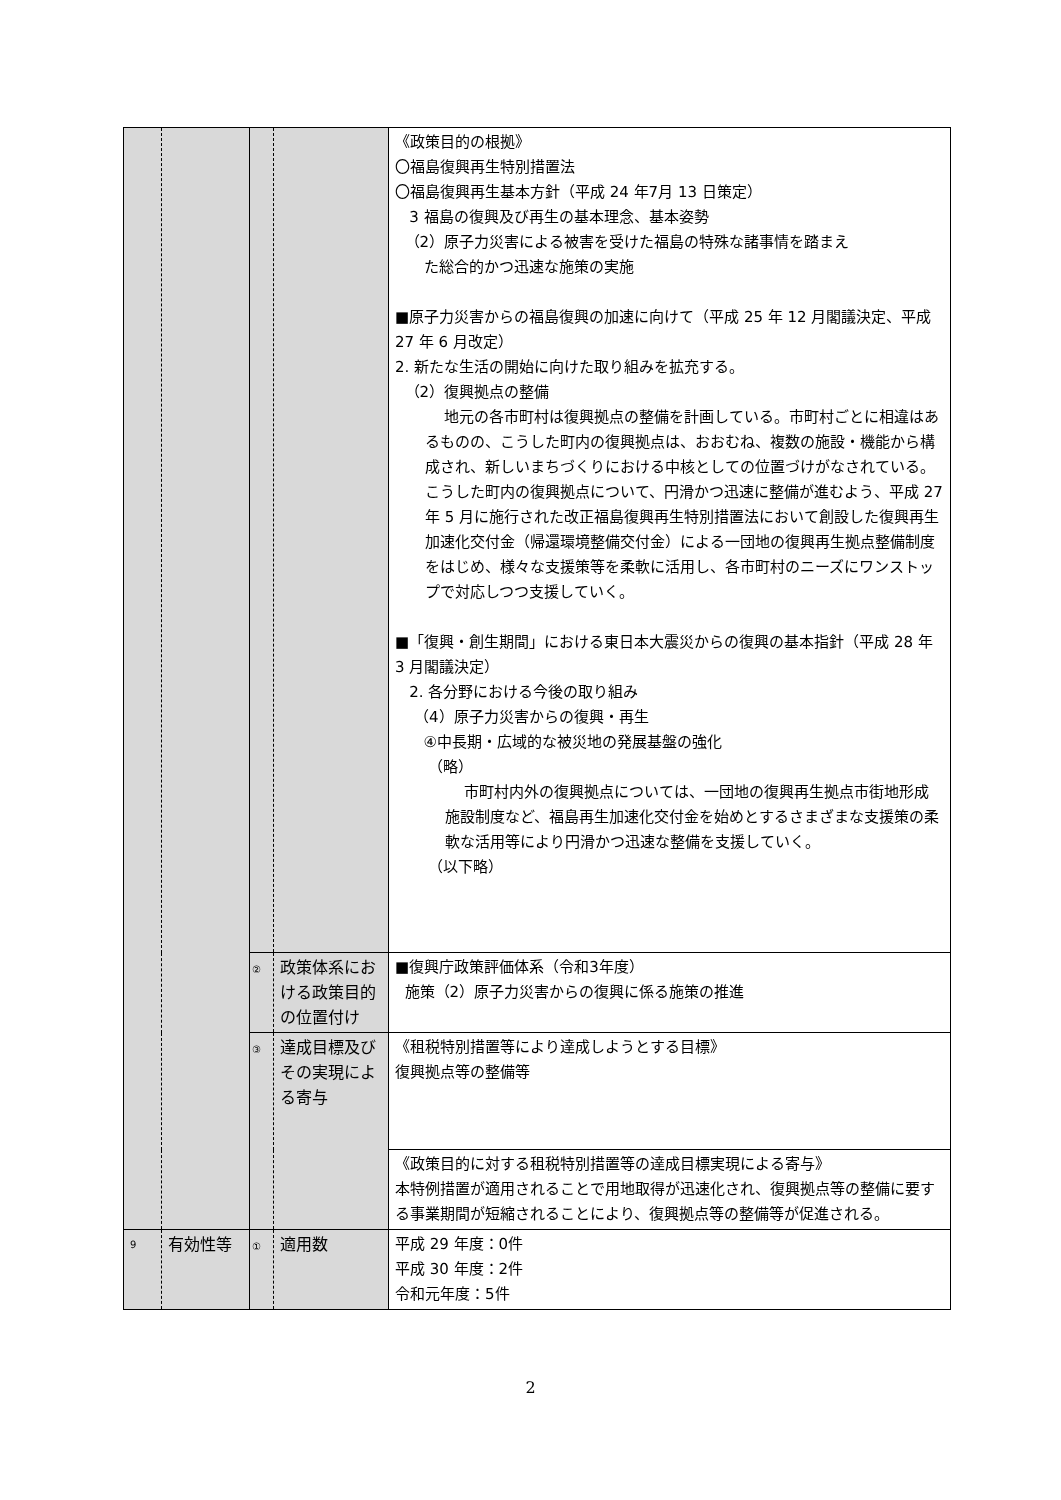| | | | | 《政策目的の根拠》 〇福島復興再生特別措置法 〇福島復興再生基本方針（平成 24 年7月 13 日策定） 3 福島の復興及び再生の基本理念、基本姿勢 （2）原子力災害による被害を受けた福島の特殊な諸事情を踏まえ た総合的かつ迅速な施策の実施 ■原子力災害からの福島復興の加速に向けて（平成 25 年 12 月閣議決定、平成 27 年 6 月改定） 2. 新たな生活の開始に向けた取り組みを拡充する。 （2）復興拠点の整備 地元の各市町村は復興拠点の整備を計画している。市町村ごとに相違はあるものの、こうした町内の復興拠点は、おおむね、複数の施設・機能から構成され、新しいまちづくりにおける中核としての位置づけがなされている。こうした町内の復興拠点について、円滑かつ迅速に整備が進むよう、平成 27 年 5 月に施行された改正福島復興再生特別措置法において創設した復興再生加速化交付金（帰還環境整備交付金）による一団地の復興再生拠点整備制度をはじめ、様々な支援策等を柔軟に活用し、各市町村のニーズにワンストップで対応しつつ支援していく。 ■「復興・創生期間」における東日本大震災からの復興の基本指針（平成 28 年 3 月閣議決定） 2. 各分野における今後の取り組み （4）原子力災害からの復興・再生 ④中長期・広域的な被災地の発展基盤の強化 （略） 市町村内外の復興拠点については、一団地の復興再生拠点市街地形成施設制度など、福島再生加速化交付金を始めとするさまざまな支援策の柔軟な活用等により円滑かつ迅速な整備を支援していく。 （以下略） |
| | | ② | 政策体系における政策目的の位置付け | ■復興庁政策評価体系（令和3年度） 施策（2）原子力災害からの復興に係る施策の推進 |
| | | ③ | 達成目標及びその実現による寄与 | 《租税特別措置等により達成しようとする目標》 復興拠点等の整備等 |
| | | | | 《政策目的に対する租税特別措置等の達成目標実現による寄与》 本特例措置が適用されることで用地取得が迅速化され、復興拠点等の整備に要する事業期間が短縮されることにより、復興拠点等の整備等が促進される。 |
| 9 | 有効性等 | ① | 適用数 | 平成 29 年度：0件 平成 30 年度：2件 令和元年度：5件 |
2